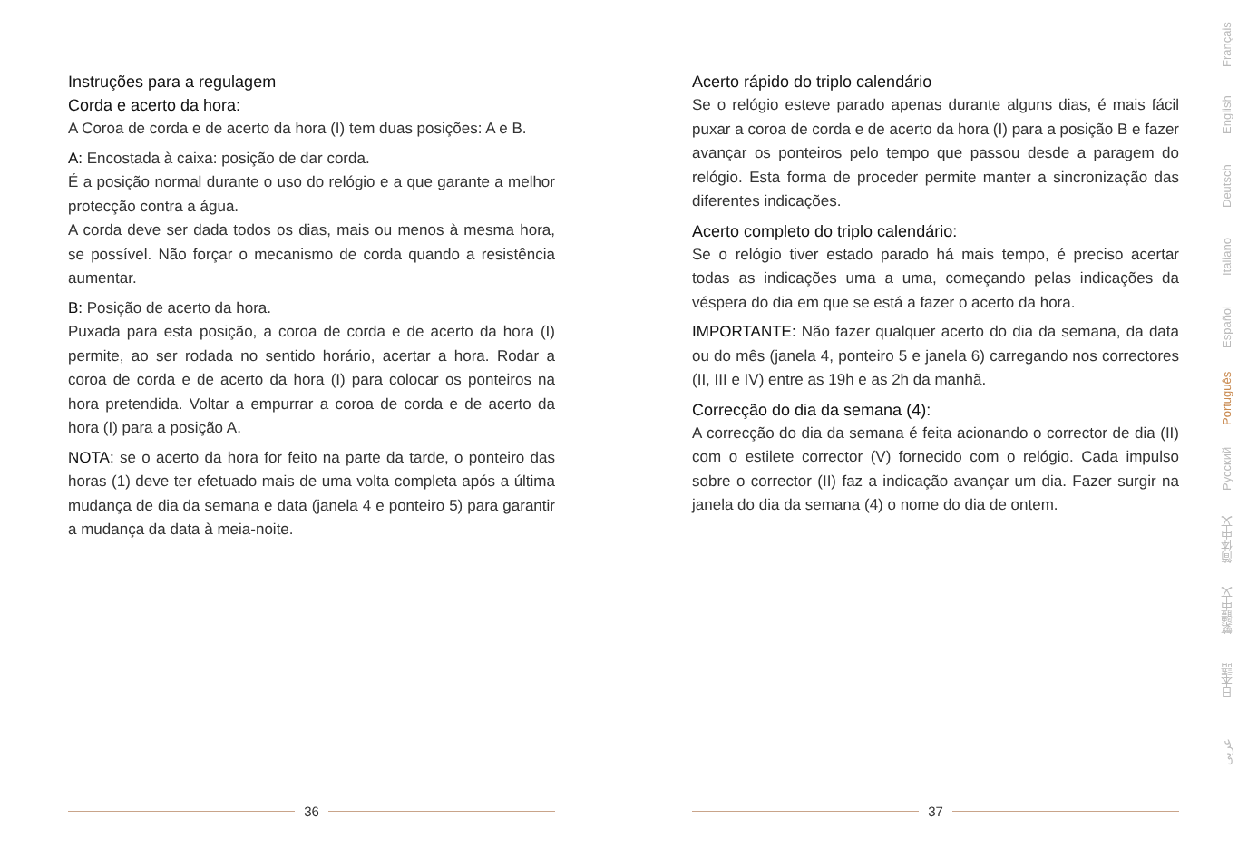Instruções para a regulagem
Corda e acerto da hora:
A Coroa de corda e de acerto da hora (I) tem duas posições: A e B.
A: Encostada à caixa: posição de dar corda.
É a posição normal durante o uso do relógio e a que garante a melhor protecção contra a água.
A corda deve ser dada todos os dias, mais ou menos à mesma hora, se possível. Não forçar o mecanismo de corda quando a resistência aumentar.
B: Posição de acerto da hora.
Puxada para esta posição, a coroa de corda e de acerto da hora (I) permite, ao ser rodada no sentido horário, acertar a hora. Rodar a coroa de corda e de acerto da hora (I) para colocar os ponteiros na hora pretendida. Voltar a empurrar a coroa de corda e de acerto da hora (I) para a posição A.
NOTA: se o acerto da hora for feito na parte da tarde, o ponteiro das horas (1) deve ter efetuado mais de uma volta completa após a última mudança de dia da semana e data (janela 4 e ponteiro 5) para garantir a mudança da data à meia-noite.
Acerto rápido do triplo calendário
Se o relógio esteve parado apenas durante alguns dias, é mais fácil puxar a coroa de corda e de acerto da hora (I) para a posição B e fazer avançar os ponteiros pelo tempo que passou desde a paragem do relógio. Esta forma de proceder permite manter a sincronização das diferentes indicações.
Acerto completo do triplo calendário:
Se o relógio tiver estado parado há mais tempo, é preciso acertar todas as indicações uma a uma, começando pelas indicações da véspera do dia em que se está a fazer o acerto da hora.
IMPORTANTE: Não fazer qualquer acerto do dia da semana, da data ou do mês (janela 4, ponteiro 5 e janela 6) carregando nos correctores (II, III e IV) entre as 19h e as 2h da manhã.
Correcção do dia da semana (4):
A correcção do dia da semana é feita acionando o corrector de dia (II) com o estilete corrector (V) fornecido com o relógio. Cada impulso sobre o corrector (II) faz a indicação avançar um dia. Fazer surgir na janela do dia da semana (4) o nome do dia de ontem.
36 37
Français
English
Deutsch
Italiano
Español
Português
Русский
简体中文
繁體中文
日本語
عربي